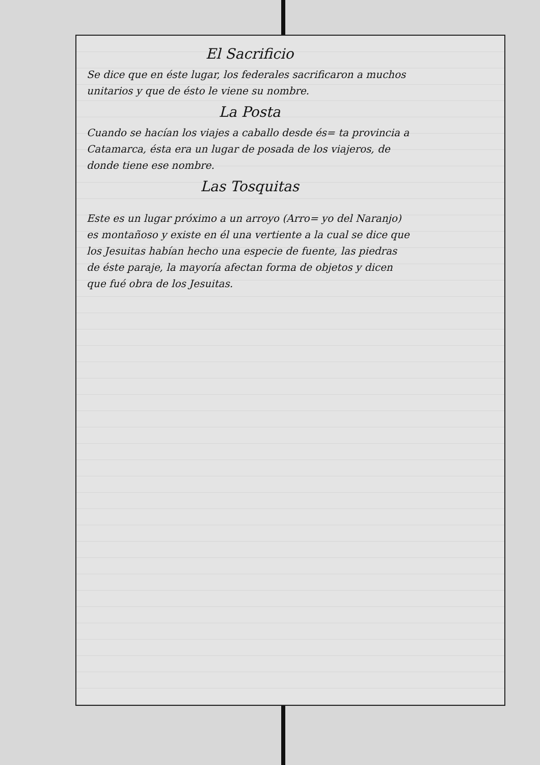El Sacrificio
Se dice que en éste lugar, los federales sacrificaron a muchos unitarios y que de ésto le viene su nombre.
La Posta
Cuando se hacían los viajes a caballo desde és= ta provincia a Catamarca, ésta era un lugar de posada de los viajeros, de donde tiene ese nombre.
Las Tosquitas
Este es un lugar próximo a un arroyo (Arro= yo del Naranjo) es montañoso y existe en él una vertiente a la cual se dice que los Jesuitas habían hecho una especie de fuente, las piedras de éste paraje, la mayoría afectan forma de objetos y dicen que fué obra de los Jesuitas.